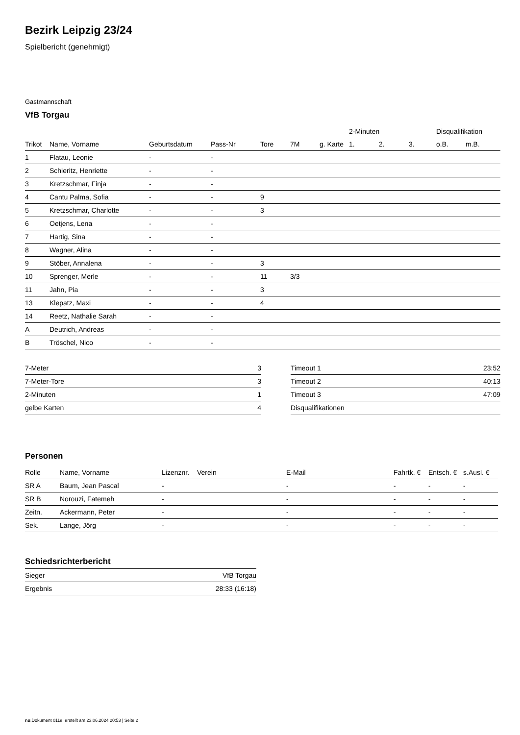Bezirk Leipzig 23/24
Spielbericht (genehmigt)
Gastmannschaft
VfB Torgau
| | | | | | | | 2-Minuten | | | Disqualifikation | |
| --- | --- | --- | --- | --- | --- | --- | --- | --- | --- | --- | --- |
| Trikot | Name, Vorname | Geburtsdatum | Pass-Nr | Tore | 7M | g. Karte | 1. | 2. | 3. | o.B. | m.B. |
| 1 | Flatau, Leonie | - | - | | | | | | | | |
| 2 | Schieritz, Henriette | - | - | | | | | | | | |
| 3 | Kretzschmar, Finja | - | - | | | | | | | | |
| 4 | Cantu Palma, Sofia | - | - | 9 | | | | | | | |
| 5 | Kretzschmar, Charlotte | - | - | 3 | | | | | | | |
| 6 | Oetjens, Lena | - | - | | | | | | | | |
| 7 | Hartig, Sina | - | - | | | | | | | | |
| 8 | Wagner, Alina | - | - | | | | | | | | |
| 9 | Stöber, Annalena | - | - | 3 | | | | | | | |
| 10 | Sprenger, Merle | - | - | 11 | 3/3 | | | | | | |
| 11 | Jahn, Pia | - | - | 3 | | | | | | | |
| 13 | Klepatz, Maxi | - | - | 4 | | | | | | | |
| 14 | Reetz, Nathalie Sarah | - | - | | | | | | | | |
| A | Deutrich, Andreas | - | - | | | | | | | | |
| B | Tröschel, Nico | - | - | | | | | | | | |
| 7-Meter | 3 |
| 7-Meter-Tore | 3 |
| 2-Minuten | 1 |
| gelbe Karten | 4 |
| Timeout 1 | 23:52 |
| Timeout 2 | 40:13 |
| Timeout 3 | 47:09 |
| Disqualifikationen | |
Personen
| Rolle | Name, Vorname | Lizenznr. | Verein | E-Mail | Fahrtk. € | Entsch. € | s.Ausl. € |
| --- | --- | --- | --- | --- | --- | --- | --- |
| SR A | Baum, Jean Pascal | - | | - | - | - | - |
| SR B | Norouzi, Fatemeh | - | | - | - | - | - |
| Zeitn. | Ackermann, Peter | - | | - | - | - | - |
| Sek. | Lange, Jörg | - | | - | - | - | - |
Schiedsrichterbericht
| Sieger | VfB Torgau |
| Ergebnis | 28:33 (16:18) |
nu.Dokument 011e, erstellt am 23.06.2024 20:53 | Seite 2